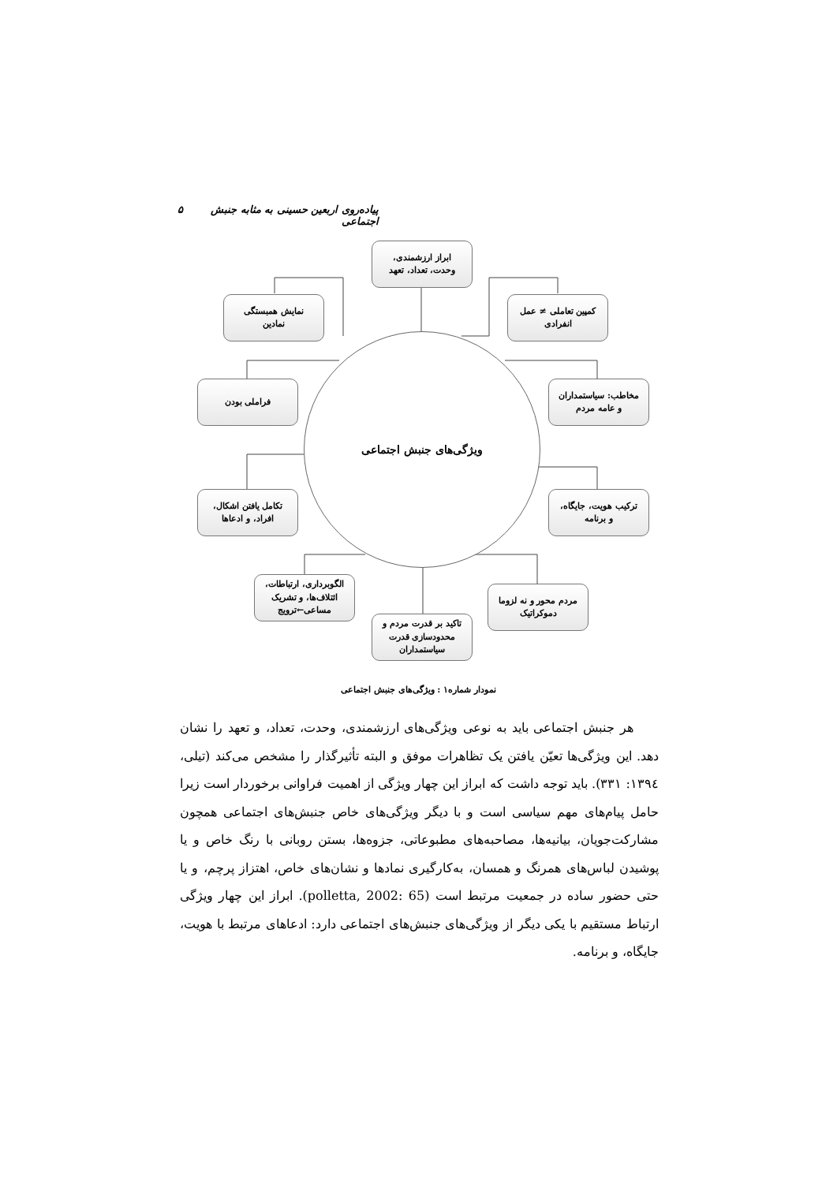پیاده‌روی اربعین حسینی به مثابه جنبش اجتماعی ۵
ویژگی‌های جنبش اجتماعی
ابراز ارزشمندی،
وحدت، تعداد، تعهد
نمایش همبستگی
نمادین
کمپین تعاملی ≠ عمل
انفرادی
فراملی بودن
مخاطب: سیاستمداران
و عامه مردم
تکامل یافتن اشکال،
افراد، و ادعاها
ترکیب هویت، جایگاه،
و برنامه
الگوبرداری، ارتباطات،
ائتلاف‌ها، و تشریک
مساعی←ترویج
مردم محور و نه لزوما
دموکراتیک
تاکید بر قدرت مردم و
محدودسازی قدرت
سیاستمداران
نمودار شماره۱ : ویژگی‌های جنبش اجتماعی
هر جنبش اجتماعی باید به نوعی ویژگی‌های ارزشمندی، وحدت، تعداد، و تعهد را نشان دهد. این ویژگی‌ها تعیّن یافتن یک تظاهرات موفق و البته تأثیرگذار را مشخص می‌کند (تیلی، ۱۳۹٤: ۳۳۱). باید توجه داشت که ابراز این چهار ویژگی از اهمیت فراوانی برخوردار است زیرا حامل پیام‌های مهم سیاسی است و با دیگر ویژگی‌های خاص جنبش‌های اجتماعی همچون مشارکت‌جویان، بیانیه‌ها، مصاحبه‌های مطبوعاتی، جزوه‌ها، بستن روبانی با رنگ خاص و یا پوشیدن لباس‌های همرنگ و همسان، به‌کارگیری نمادها و نشان‌های خاص، اهتزاز پرچم، و یا حتی حضور ساده در جمعیت مرتبط است (polletta, 2002: 65). ابراز این چهار ویژگی ارتباط مستقیم با یکی دیگر از ویژگی‌های جنبش‌های اجتماعی دارد: ادعاهای مرتبط با هویت، جایگاه، و برنامه.